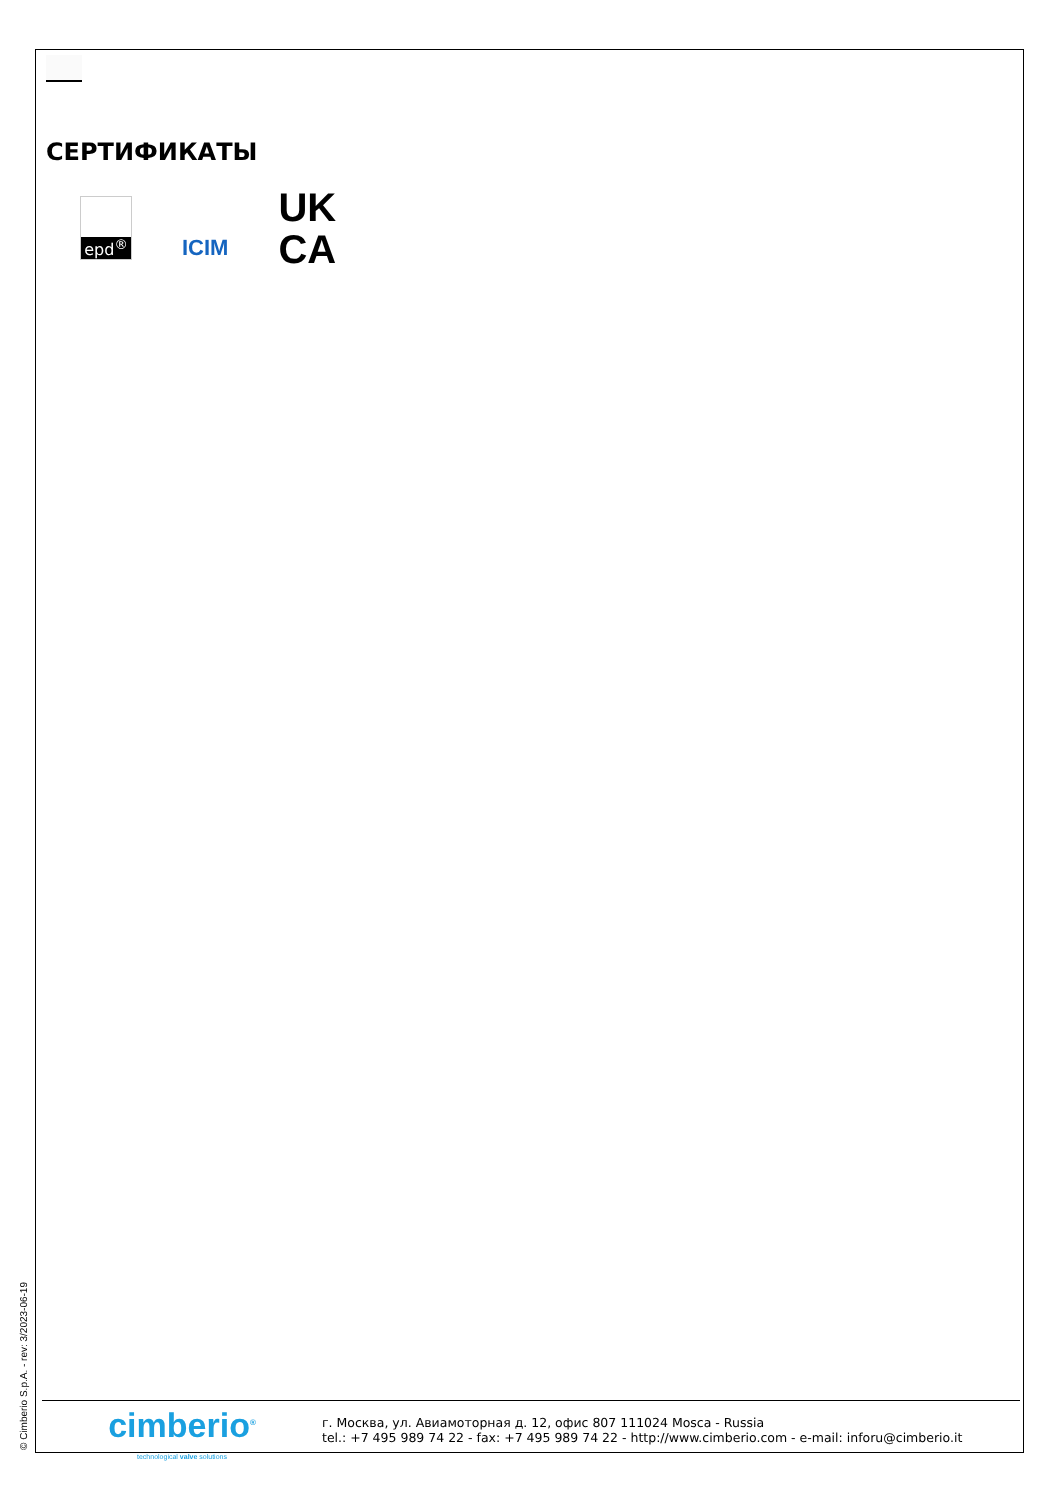СЕРТИФИКАТЫ
epd<sup>®</sup>
ICIM
UK
CA
© Cimberio S.p.A. - rev: 3/2023-06-19
cimberio<sup>®</sup>
technological valve solutions
г. Москва, ул. Авиамоторная д. 12, офис 807 111024 Mosca - Russia
tel.: +7 495 989 74 22 - fax: +7 495 989 74 22 - http://www.cimberio.com - e-mail: inforu@cimberio.it